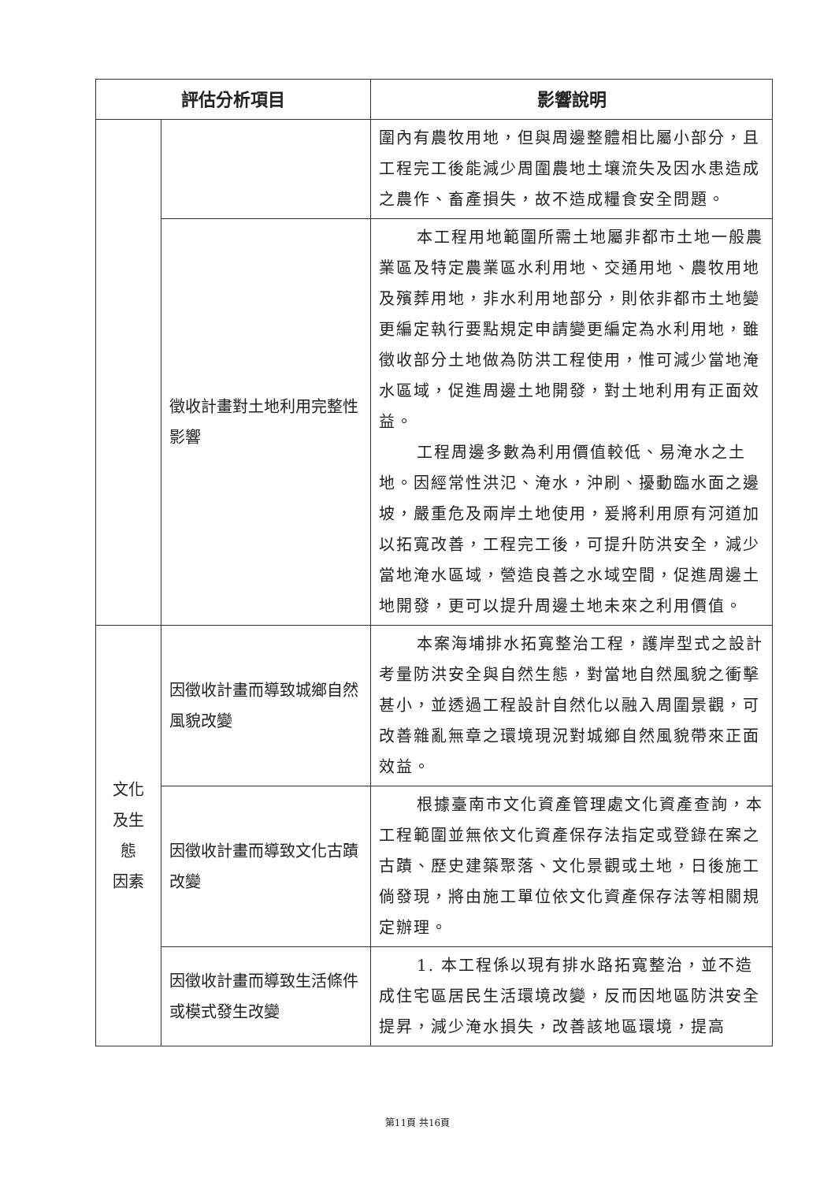| 評估分析項目 | | 影響說明 |
| --- | --- | --- |
| | | 圍內有農牧用地，但與周邊整體相比屬小部分，且工程完工後能減少周圍農地土壤流失及因水患造成之農作、畜產損失，故不造成糧食安全問題。 |
| | 徵收計畫對土地利用完整性影響 | 本工程用地範圍所需土地屬非都市土地一般農業區及特定農業區水利用地、交通用地、農牧用地及殯葬用地，非水利用地部分，則依非都市土地變更編定執行要點規定申請變更編定為水利用地，雖徵收部分土地做為防洪工程使用，惟可減少當地淹水區域，促進周邊土地開發，對土地利用有正面效益。 工程周邊多數為利用價值較低、易淹水之土地。因經常性洪氾、淹水，沖刷、擾動臨水面之邊坡，嚴重危及兩岸土地使用，爰將利用原有河道加以拓寬改善，工程完工後，可提升防洪安全，減少當地淹水區域，營造良善之水域空間，促進周邊土地開發，更可以提升周邊土地未來之利用價值。 |
| 文化 及生 態 因素 | 因徵收計畫而導致城鄉自然風貌改變 | 本案海埔排水拓寬整治工程，護岸型式之設計考量防洪安全與自然生態，對當地自然風貌之衝擊甚小，並透過工程設計自然化以融入周圍景觀，可改善雜亂無章之環境現況對城鄉自然風貌帶來正面效益。 |
| | 因徵收計畫而導致文化古蹟改變 | 根據臺南市文化資產管理處文化資產查詢，本工程範圍並無依文化資產保存法指定或登錄在案之古蹟、歷史建築聚落、文化景觀或土地，日後施工倘發現，將由施工單位依文化資產保存法等相關規定辦理。 |
| | 因徵收計畫而導致生活條件或模式發生改變 | 1. 本工程係以現有排水路拓寬整治，並不造成住宅區居民生活環境改變，反而因地區防洪安全提昇，減少淹水損失，改善該地區環境，提高 |
第11頁 共16頁